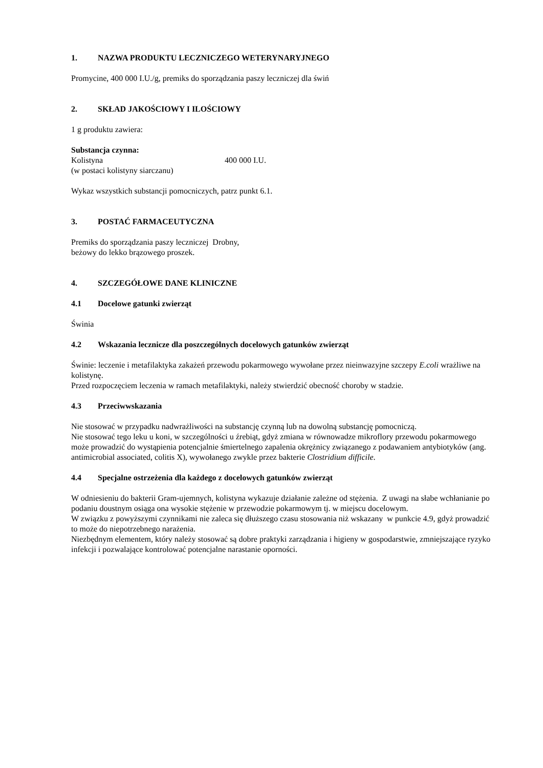1. NAZWA PRODUKTU LECZNICZEGO WETERYNARYJNEGO
Promycine, 400 000 I.U./g, premiks do sporządzania paszy leczniczej dla świń
2. SKŁAD JAKOŚCIOWY I ILOŚCIOWY
1 g produktu zawiera:
Substancja czynna:
Kolistyna 400 000 I.U.
(w postaci kolistyny siarczanu)
Wykaz wszystkich substancji pomocniczych, patrz punkt 6.1.
3. POSTAĆ FARMACEUTYCZNA
Premiks do sporządzania paszy leczniczej Drobny,
beżowy do lekko brązowego proszek.
4. SZCZEGÓŁOWE DANE KLINICZNE
4.1 Docelowe gatunki zwierząt
Świnia
4.2 Wskazania lecznicze dla poszczególnych docelowych gatunków zwierząt
Świnie: leczenie i metafilaktyka zakażeń przewodu pokarmowego wywołane przez nieinwazyjne szczepy E.coli wrażliwe na kolistynę.
Przed rozpoczęciem leczenia w ramach metafilaktyki, należy stwierdzić obecność choroby w stadzie.
4.3 Przeciwwskazania
Nie stosować w przypadku nadwrażliwości na substancję czynną lub na dowolną substancję pomocniczą.
Nie stosować tego leku u koni, w szczególności u źrebiąt, gdyż zmiana w równowadze mikroflory przewodu pokarmowego może prowadzić do wystąpienia potencjalnie śmiertelnego zapalenia okrężnicy związanego z podawaniem antybiotyków (ang. antimicrobial associated, colitis X), wywołanego zwykle przez bakterie Clostridium difficile.
4.4 Specjalne ostrzeżenia dla każdego z docelowych gatunków zwierząt
W odniesieniu do bakterii Gram-ujemnych, kolistyna wykazuje działanie zależne od stężenia. Z uwagi na słabe wchłanianie po podaniu doustnym osiąga ona wysokie stężenie w przewodzie pokarmowym tj. w miejscu docelowym.
W związku z powyższymi czynnikami nie zaleca się dłuższego czasu stosowania niż wskazany w punkcie 4.9, gdyż prowadzić to może do niepotrzebnego narażenia.
Niezbędnym elementem, który należy stosować są dobre praktyki zarządzania i higieny w gospodarstwie, zmniejszające ryzyko infekcji i pozwalające kontrolować potencjalne narastanie oporności.